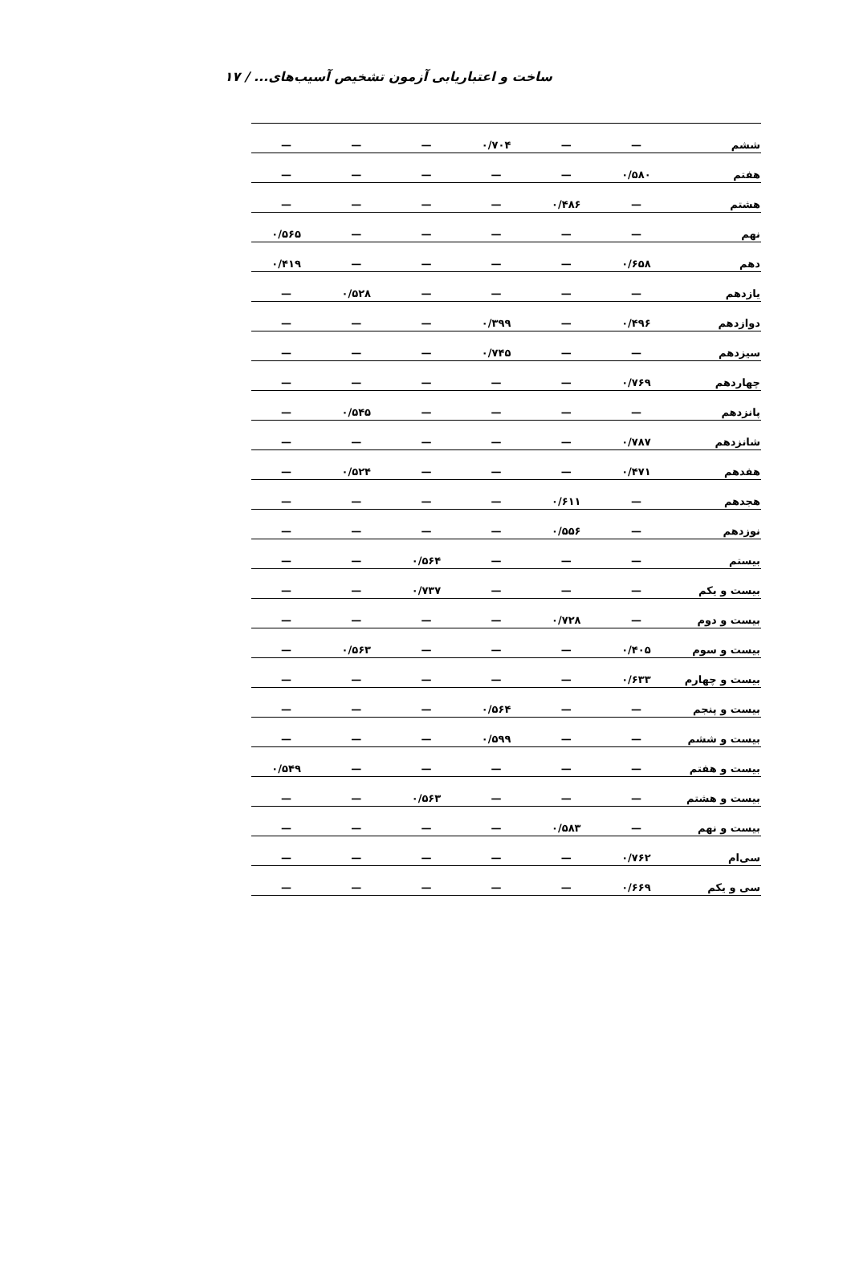ساخت و اعتباریابی آزمون تشخیص آسیب‌های... / ۱۷
| ششم | — | — | ۰/۷۰۴ | — | — | — |
| هفتم | ۰/۵۸۰ | — | — | — | — | — |
| هشتم | — | ۰/۴۸۶ | — | — | — | — |
| نهم | — | — | — | — | — | ۰/۵۶۵ |
| دهم | ۰/۶۵۸ | — | — | — | — | ۰/۴۱۹ |
| یازدهم | — | — | — | — | ۰/۵۲۸ | — |
| دوازدهم | ۰/۴۹۶ | — | ۰/۳۹۹ | — | — | — |
| سیزدهم | — | — | ۰/۷۴۵ | — | — | — |
| چهاردهم | ۰/۷۶۹ | — | — | — | — | — |
| پانزدهم | — | — | — | — | ۰/۵۴۵ | — |
| شانزدهم | ۰/۷۸۷ | — | — | — | — | — |
| هفدهم | ۰/۴۷۱ | — | — | — | ۰/۵۲۴ | — |
| هجدهم | — | ۰/۶۱۱ | — | — | — | — |
| نوزدهم | — | ۰/۵۵۶ | — | — | — | — |
| بیستم | — | — | — | ۰/۵۶۴ | — | — |
| بیست و یکم | — | — | — | ۰/۷۳۷ | — | — |
| بیست و دوم | — | ۰/۷۲۸ | — | — | — | — |
| بیست و سوم | ۰/۴۰۵ | — | — | — | ۰/۵۶۳ | — |
| بیست و چهارم | ۰/۶۳۳ | — | — | — | — | — |
| بیست و پنجم | — | — | ۰/۵۶۴ | — | — | — |
| بیست و ششم | — | — | ۰/۵۹۹ | — | — | — |
| بیست و هفتم | — | — | — | — | — | ۰/۵۴۹ |
| بیست و هشتم | — | — | — | ۰/۵۶۳ | — | — |
| بیست و نهم | — | ۰/۵۸۳ | — | — | — | — |
| سی‌ام | ۰/۷۶۲ | — | — | — | — | — |
| سی و یکم | ۰/۶۶۹ | — | — | — | — | — |